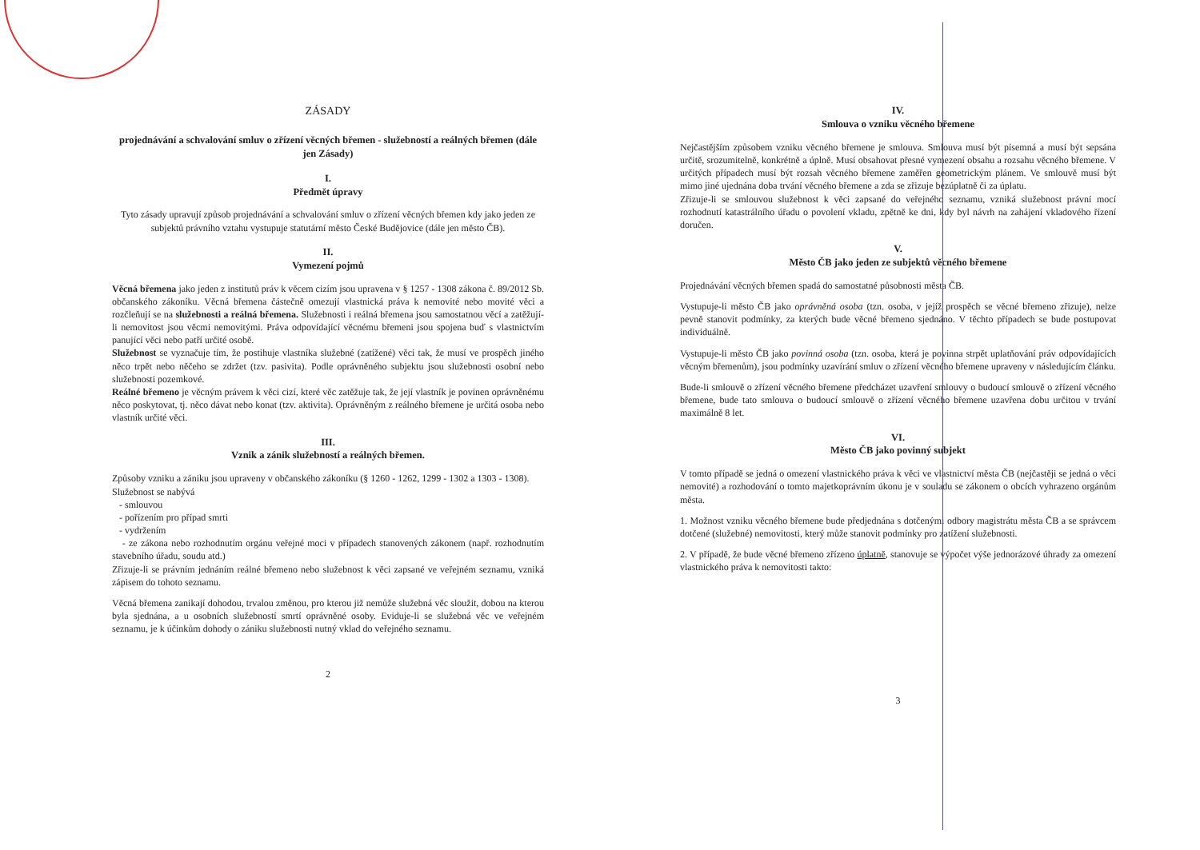ZÁSADY
projednávání a schvalování smluv o zřízení věcných břemen - služebností a reálných břemen (dále jen Zásady)
I.
Předmět úpravy
Tyto zásady upravují způsob projednávání a schvalování smluv o zřízení věcných břemen kdy jako jeden ze subjektů právního vztahu vystupuje statutární město České Budějovice (dále jen město ČB).
II.
Vymezení pojmů
Věcná břemena jako jeden z institutů práv k věcem cizím jsou upravena v § 1257 - 1308 zákona č. 89/2012 Sb. občanského zákoníku. Věcná břemena částečně omezují vlastnická práva k nemovité nebo movité věci a rozčleňují se na služebnosti a reálná břemena. Služebnosti i reálná břemena jsou samostatnou věcí a zatěžují-li nemovitost jsou věcmi nemovitými. Práva odpovídající věcnému břemeni jsou spojena buď s vlastnictvím panující věci nebo patří určité osobě.
Služebnost se vyznačuje tím, že postihuje vlastníka služebné (zatížené) věci tak, že musí ve prospěch jiného něco trpět nebo něčeho se zdržet (tzv. pasivita). Podle oprávněného subjektu jsou služebnosti osobní nebo služebnosti pozemkové.
Reálné břemeno je věcným právem k věci cizí, které věc zatěžuje tak, že její vlastník je povinen oprávněnému něco poskytovat, tj. něco dávat nebo konat (tzv. aktivita). Oprávněným z reálného břemene je určitá osoba nebo vlastník určité věci.
III.
Vznik a zánik služebností a reálných břemen.
Způsoby vzniku a zániku jsou upraveny v občanského zákoníku (§ 1260 - 1262, 1299 - 1302 a 1303 - 1308).
Služebnost se nabývá
- smlouvou
- pořízením pro případ smrti
- vydržením
- ze zákona nebo rozhodnutím orgánu veřejné moci v případech stanovených zákonem (např. rozhodnutím stavebního úřadu, soudu atd.)
Zřizuje-li se právním jednáním reálné břemeno nebo služebnost k věci zapsané ve veřejném seznamu, vzniká zápisem do tohoto seznamu.
Věcná břemena zanikají dohodou, trvalou změnou, pro kterou již nemůže služebná věc sloužit, dobou na kterou byla sjednána, a u osobních služebností smrtí oprávněné osoby. Eviduje-li se služebná věc ve veřejném seznamu, je k účinkům dohody o zániku služebnosti nutný vklad do veřejného seznamu.
2
IV.
Smlouva o vzniku věcného břemene
Nejčastějším způsobem vzniku věcného břemene je smlouva. Smlouva musí být písemná a musí být sepsána určitě, srozumitelně, konkrétně a úplně. Musí obsahovat přesné vymezení obsahu a rozsahu věcného břemene. V určitých případech musí být rozsah věcného břemene zaměřen geometrickým plánem. Ve smlouvě musí být mimo jiné ujednána doba trvání věcného břemene a zda se zřizuje bezúplatně či za úplatu.
Zřizuje-li se smlouvou služebnost k věci zapsané do veřejného seznamu, vzniká služebnost právní mocí rozhodnutí katastrálního úřadu o povolení vkladu, zpětně ke dni, kdy byl návrh na zahájení vkladového řízení doručen.
V.
Město ČB jako jeden ze subjektů věcného břemene
Projednávání věcných břemen spadá do samostatné působnosti města ČB.
Vystupuje-li město ČB jako oprávněná osoba (tzn. osoba, v jejíž prospěch se věcné břemeno zřizuje), nelze pevně stanovit podmínky, za kterých bude věcné břemeno sjednáno. V těchto případech se bude postupovat individuálně.
Vystupuje-li město ČB jako povinná osoba (tzn. osoba, která je povinna strpět uplatňování práv odpovídajících věcným břemenům), jsou podmínky uzavírání smluv o zřízení věcného břemene upraveny v následujícím článku.
Bude-li smlouvě o zřízení věcného břemene předcházet uzavření smlouvy o budoucí smlouvě o zřízení věcného břemene, bude tato smlouva o budoucí smlouvě o zřízení věcného břemene uzavřena dobu určitou v trvání maximálně 8 let.
VI.
Město ČB jako povinný subjekt
V tomto případě se jedná o omezení vlastnického práva k věci ve vlastnictví města ČB (nejčastěji se jedná o věci nemovité) a rozhodování o tomto majetkoprávním úkonu je v souladu se zákonem o obcích vyhrazeno orgánům města.
1. Možnost vzniku věcného břemene bude předjednána s dotčenými odbory magistrátu města ČB a se správcem dotčené (služebné) nemovitosti, který může stanovit podmínky pro zatížení služebnosti.
2. V případě, že bude věcné břemeno zřízeno úplatně, stanovuje se výpočet výše jednorázové úhrady za omezení vlastnického práva k nemovitosti takto:
3